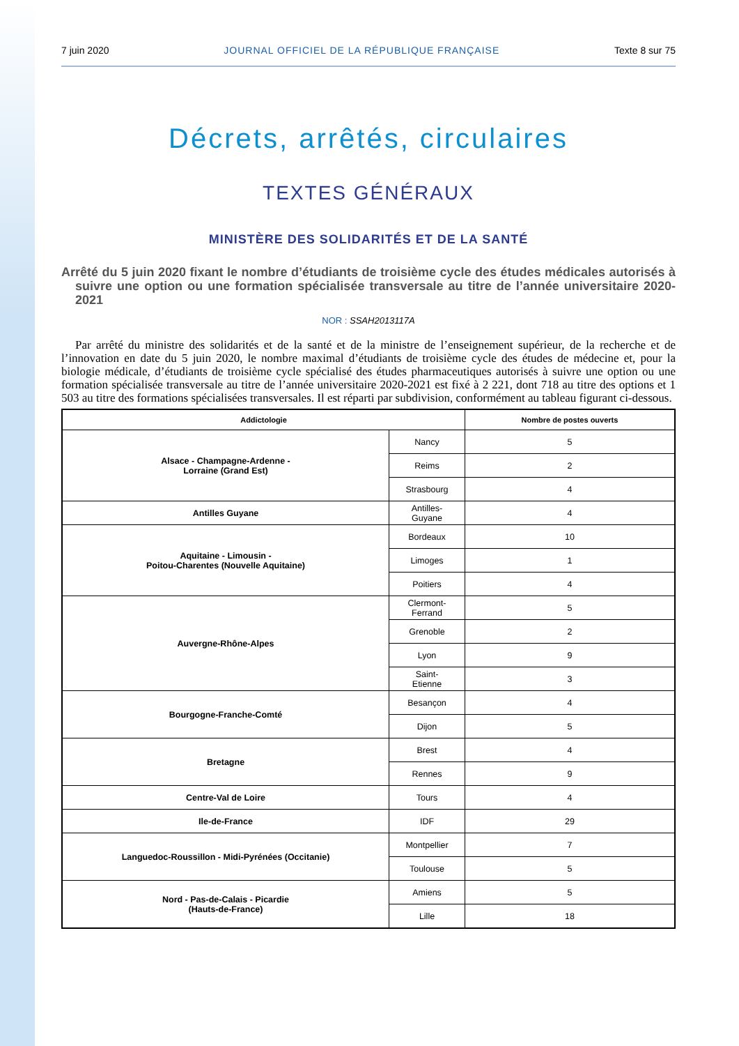7 juin 2020 JOURNAL OFFICIEL DE LA RÉPUBLIQUE FRANÇAISE Texte 8 sur 75
Décrets, arrêtés, circulaires
TEXTES GÉNÉRAUX
MINISTÈRE DES SOLIDARITÉS ET DE LA SANTÉ
Arrêté du 5 juin 2020 fixant le nombre d’étudiants de troisième cycle des études médicales autorisés à suivre une option ou une formation spécialisée transversale au titre de l’année universitaire 2020-2021
NOR : SSAH2013117A
Par arrêté du ministre des solidarités et de la santé et de la ministre de l’enseignement supérieur, de la recherche et de l’innovation en date du 5 juin 2020, le nombre maximal d’étudiants de troisième cycle des études de médecine et, pour la biologie médicale, d’étudiants de troisième cycle spécialisé des études pharmaceutiques autorisés à suivre une option ou une formation spécialisée transversale au titre de l’année universitaire 2020-2021 est fixé à 2 221, dont 718 au titre des options et 1 503 au titre des formations spécialisées transversales. Il est réparti par subdivision, conformément au tableau figurant ci-dessous.
| Addictologie | | Nombre de postes ouverts |
| --- | --- | --- |
| Alsace - Champagne-Ardenne - Lorraine (Grand Est) | Nancy | 5 |
| | Reims | 2 |
| | Strasbourg | 4 |
| Antilles Guyane | Antilles- Guyane | 4 |
| Aquitaine - Limousin - Poitou-Charentes (Nouvelle Aquitaine) | Bordeaux | 10 |
| | Limoges | 1 |
| | Poitiers | 4 |
| Auvergne-Rhône-Alpes | Clermont- Ferrand | 5 |
| | Grenoble | 2 |
| | Lyon | 9 |
| | Saint- Etienne | 3 |
| Bourgogne-Franche-Comté | Besançon | 4 |
| | Dijon | 5 |
| Bretagne | Brest | 4 |
| | Rennes | 9 |
| Centre-Val de Loire | Tours | 4 |
| Ile-de-France | IDF | 29 |
| Languedoc-Roussillon - Midi-Pyrénées (Occitanie) | Montpellier | 7 |
| | Toulouse | 5 |
| Nord - Pas-de-Calais - Picardie (Hauts-de-France) | Amiens | 5 |
| | Lille | 18 |